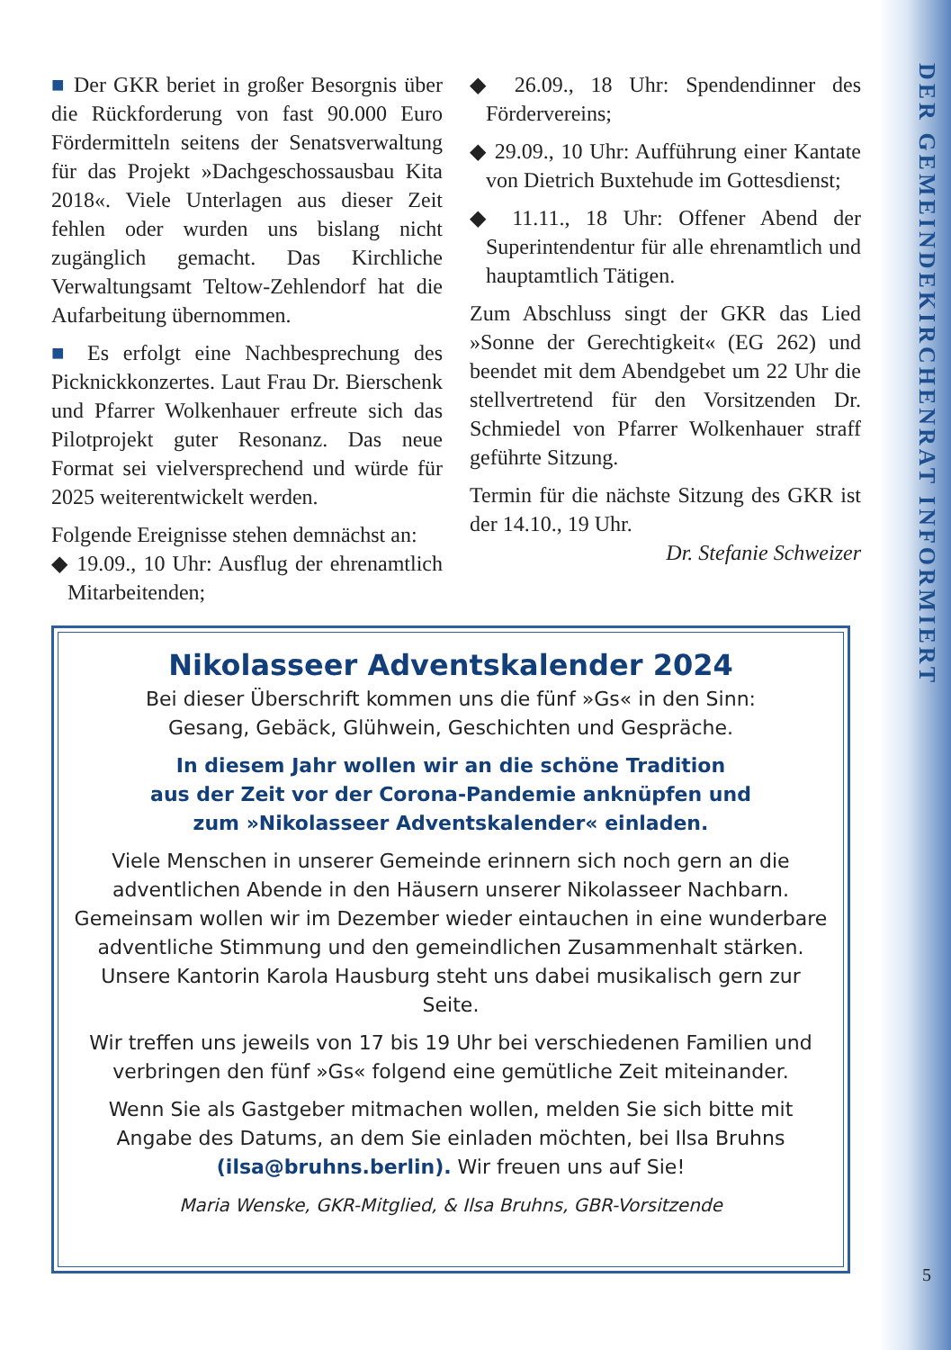DER GEMEINDEKIRCHENRAT INFORMIERT
■ Der GKR beriet in großer Besorgnis über die Rückforderung von fast 90.000 Euro Fördermitteln seitens der Senatsverwaltung für das Projekt »Dachgeschossausbau Kita 2018«. Viele Unterlagen aus dieser Zeit fehlen oder wurden uns bislang nicht zugänglich gemacht. Das Kirchliche Verwaltungsamt Teltow-Zehlendorf hat die Aufarbeitung übernommen.
■ Es erfolgt eine Nachbesprechung des Picknickkonzertes. Laut Frau Dr. Bierschenk und Pfarrer Wolkenhauer erfreute sich das Pilotprojekt guter Resonanz. Das neue Format sei vielversprechend und würde für 2025 weiterentwickelt werden.
Folgende Ereignisse stehen demnächst an:
◆ 19.09., 10 Uhr: Ausflug der ehrenamtlich Mitarbeitenden;
◆ 26.09., 18 Uhr: Spendendinner des Fördervereins;
◆ 29.09., 10 Uhr: Aufführung einer Kantate von Dietrich Buxtehude im Gottesdienst;
◆ 11.11., 18 Uhr: Offener Abend der Superintendentur für alle ehrenamtlich und hauptamtlich Tätigen.
Zum Abschluss singt der GKR das Lied »Sonne der Gerechtigkeit« (EG 262) und beendet mit dem Abendgebet um 22 Uhr die stellvertretend für den Vorsitzenden Dr. Schmiedel von Pfarrer Wolkenhauer straff geführte Sitzung.
Termin für die nächste Sitzung des GKR ist der 14.10., 19 Uhr.
Dr. Stefanie Schweizer
Nikolasseer Adventskalender 2024
Bei dieser Überschrift kommen uns die fünf »Gs« in den Sinn:
Gesang, Gebäck, Glühwein, Geschichten und Gespräche.
In diesem Jahr wollen wir an die schöne Tradition
aus der Zeit vor der Corona-Pandemie anknüpfen und
zum »Nikolasseer Adventskalender« einladen.
Viele Menschen in unserer Gemeinde erinnern sich noch gern an die adventlichen Abende in den Häusern unserer Nikolasseer Nachbarn. Gemeinsam wollen wir im Dezember wieder eintauchen in eine wunderbare adventliche Stimmung und den gemeindlichen Zusammenhalt stärken. Unsere Kantorin Karola Hausburg steht uns dabei musikalisch gern zur Seite.
Wir treffen uns jeweils von 17 bis 19 Uhr bei verschiedenen Familien und verbringen den fünf »Gs« folgend eine gemütliche Zeit miteinander.
Wenn Sie als Gastgeber mitmachen wollen, melden Sie sich bitte mit Angabe des Datums, an dem Sie einladen möchten, bei Ilsa Bruhns (ilsa@bruhns.berlin). Wir freuen uns auf Sie!
Maria Wenske, GKR-Mitglied, & Ilsa Bruhns, GBR-Vorsitzende
5